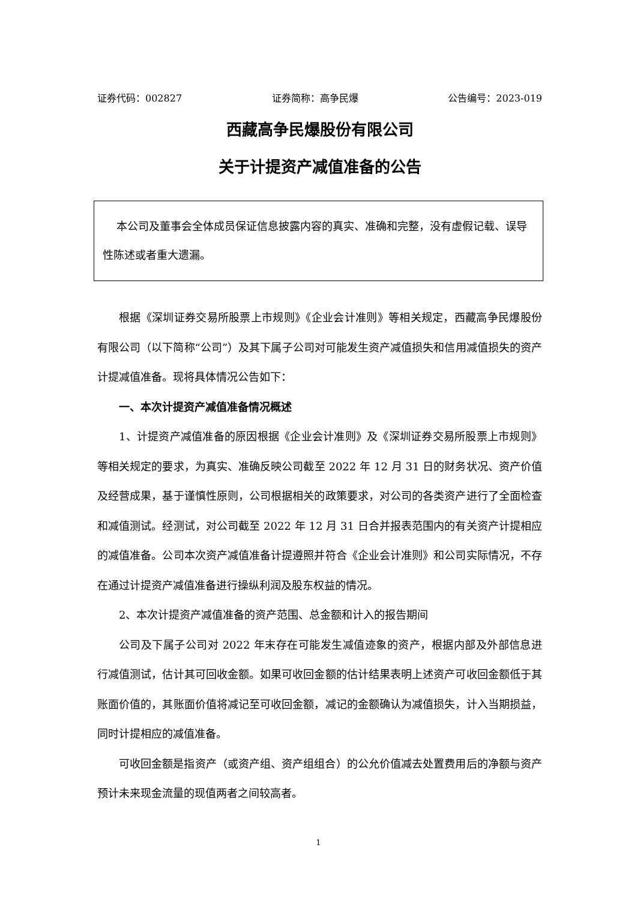证券代码：002827 证券简称：高争民爆 公告编号：2023-019
西藏高争民爆股份有限公司
关于计提资产减值准备的公告
本公司及董事会全体成员保证信息披露内容的真实、准确和完整，没有虚假记载、误导性陈述或者重大遗漏。
根据《深圳证券交易所股票上市规则》《企业会计准则》等相关规定，西藏高争民爆股份有限公司（以下简称“公司”）及其下属子公司对可能发生资产减值损失和信用减值损失的资产计提减值准备。现将具体情况公告如下：
一、本次计提资产减值准备情况概述
1、计提资产减值准备的原因根据《企业会计准则》及《深圳证券交易所股票上市规则》等相关规定的要求，为真实、准确反映公司截至 2022 年 12 月 31 日的财务状况、资产价值及经营成果，基于谨慎性原则，公司根据相关的政策要求，对公司的各类资产进行了全面检查和减值测试。经测试，对公司截至 2022 年 12 月 31 日合并报表范围内的有关资产计提相应的减值准备。公司本次资产减值准备计提遵照并符合《企业会计准则》和公司实际情况，不存在通过计提资产减值准备进行操纵利润及股东权益的情况。
2、本次计提资产减值准备的资产范围、总金额和计入的报告期间
公司及下属子公司对 2022 年末存在可能发生减值迹象的资产，根据内部及外部信息进行减值测试，估计其可回收金额。如果可收回金额的估计结果表明上述资产可收回金额低于其账面价值的，其账面价值将减记至可收回金额，减记的金额确认为减值损失，计入当期损益，同时计提相应的减值准备。
可收回金额是指资产（或资产组、资产组组合）的公允价值减去处置费用后的净额与资产预计未来现金流量的现值两者之间较高者。
1